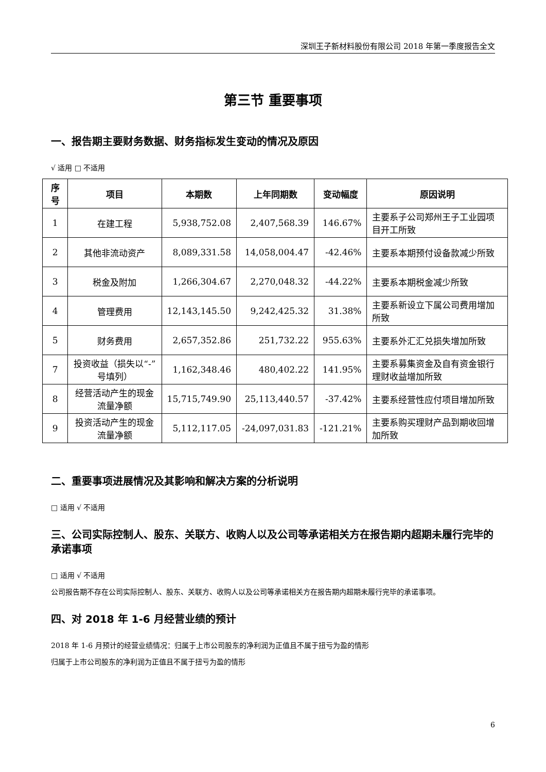深圳王子新材料股份有限公司 2018 年第一季度报告全文
第三节 重要事项
一、报告期主要财务数据、财务指标发生变动的情况及原因
√ 适用 □ 不适用
| 序号 | 项目 | 本期数 | 上年同期数 | 变动幅度 | 原因说明 |
| --- | --- | --- | --- | --- | --- |
| 1 | 在建工程 | 5,938,752.08 | 2,407,568.39 | 146.67% | 主要系子公司郑州王子工业园项目开工所致 |
| 2 | 其他非流动资产 | 8,089,331.58 | 14,058,004.47 | -42.46% | 主要系本期预付设备款减少所致 |
| 3 | 税金及附加 | 1,266,304.67 | 2,270,048.32 | -44.22% | 主要系本期税金减少所致 |
| 4 | 管理费用 | 12,143,145.50 | 9,242,425.32 | 31.38% | 主要系新设立下属公司费用增加所致 |
| 5 | 财务费用 | 2,657,352.86 | 251,732.22 | 955.63% | 主要系外汇汇兑损失增加所致 |
| 7 | 投资收益（损失以“-”号填列） | 1,162,348.46 | 480,402.22 | 141.95% | 主要系募集资金及自有资金银行理财收益增加所致 |
| 8 | 经营活动产生的现金流量净额 | 15,715,749.90 | 25,113,440.57 | -37.42% | 主要系经营性应付项目增加所致 |
| 9 | 投资活动产生的现金流量净额 | 5,112,117.05 | -24,097,031.83 | -121.21% | 主要系购买理财产品到期收回增加所致 |
二、重要事项进展情况及其影响和解决方案的分析说明
□ 适用 √ 不适用
三、公司实际控制人、股东、关联方、收购人以及公司等承诺相关方在报告期内超期未履行完毕的承诺事项
□ 适用 √ 不适用
公司报告期不存在公司实际控制人、股东、关联方、收购人以及公司等承诺相关方在报告期内超期未履行完毕的承诺事项。
四、对 2018 年 1-6 月经营业绩的预计
2018 年 1-6 月预计的经营业绩情况：归属于上市公司股东的净利润为正值且不属于扭亏为盈的情形
归属于上市公司股东的净利润为正值且不属于扭亏为盈的情形
6